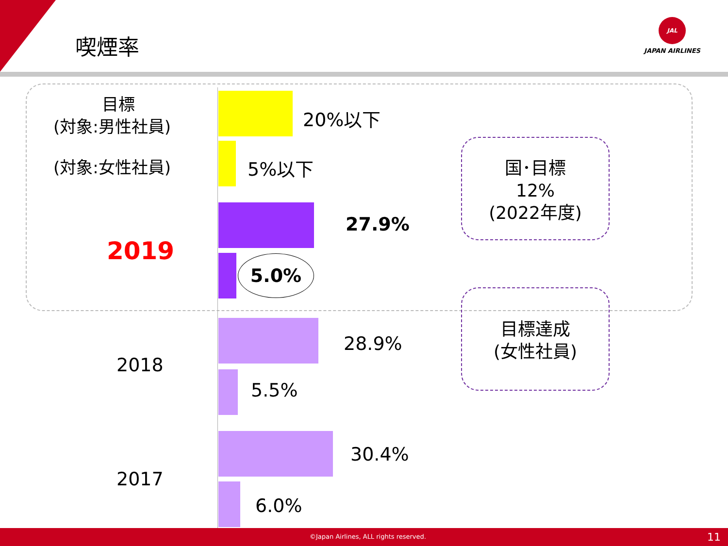喫煙率
JAL
JAPAN AIRLINES
目標
(対象:男性社員)
(対象:女性社員)
2019
2018
2017
20%以下
5%以下
27.9%
5.0%
28.9%
5.5%
30.4%
6.0%
国･目標
12%
(2022年度)
目標達成
(女性社員)
©Japan Airlines, ALL rights reserved. 11